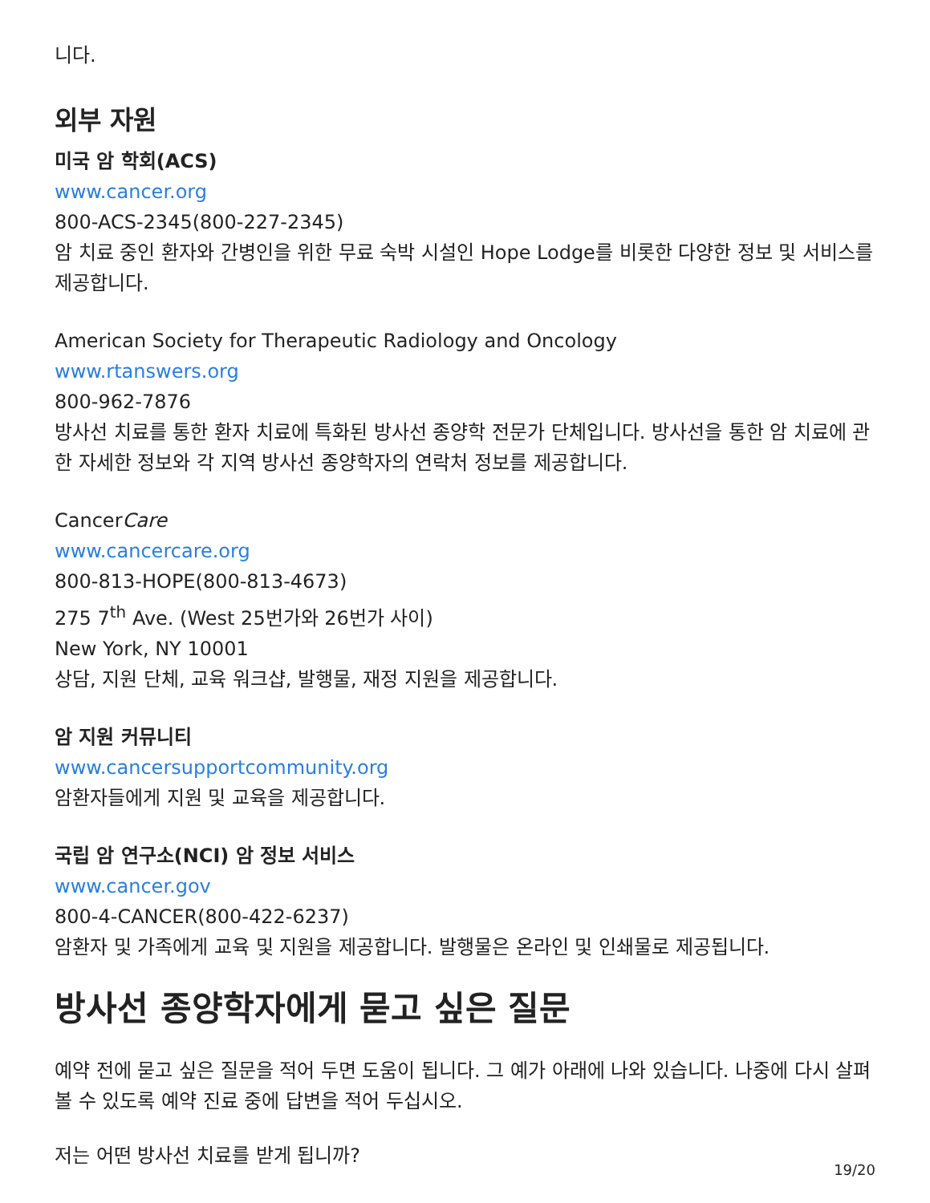니다.
외부 자원
미국 암 학회(ACS)
www.cancer.org
800-ACS-2345(800-227-2345)
암 치료 중인 환자와 간병인을 위한 무료 숙박 시설인 Hope Lodge를 비롯한 다양한 정보 및 서비스를 제공합니다.
American Society for Therapeutic Radiology and Oncology
www.rtanswers.org
800-962-7876
방사선 치료를 통한 환자 치료에 특화된 방사선 종양학 전문가 단체입니다. 방사선을 통한 암 치료에 관한 자세한 정보와 각 지역 방사선 종양학자의 연락처 정보를 제공합니다.
CancerCare
www.cancercare.org
800-813-HOPE(800-813-4673)
275 7<sup>th</sup> Ave. (West 25번가와 26번가 사이)
New York, NY 10001
상담, 지원 단체, 교육 워크샵, 발행물, 재정 지원을 제공합니다.
암 지원 커뮤니티
www.cancersupportcommunity.org
암환자들에게 지원 및 교육을 제공합니다.
국립 암 연구소(NCI) 암 정보 서비스
www.cancer.gov
800-4-CANCER(800-422-6237)
암환자 및 가족에게 교육 및 지원을 제공합니다. 발행물은 온라인 및 인쇄물로 제공됩니다.
방사선 종양학자에게 묻고 싶은 질문
예약 전에 묻고 싶은 질문을 적어 두면 도움이 됩니다. 그 예가 아래에 나와 있습니다. 나중에 다시 살펴볼 수 있도록 예약 진료 중에 답변을 적어 두십시오.
저는 어떤 방사선 치료를 받게 됩니까?
19/20